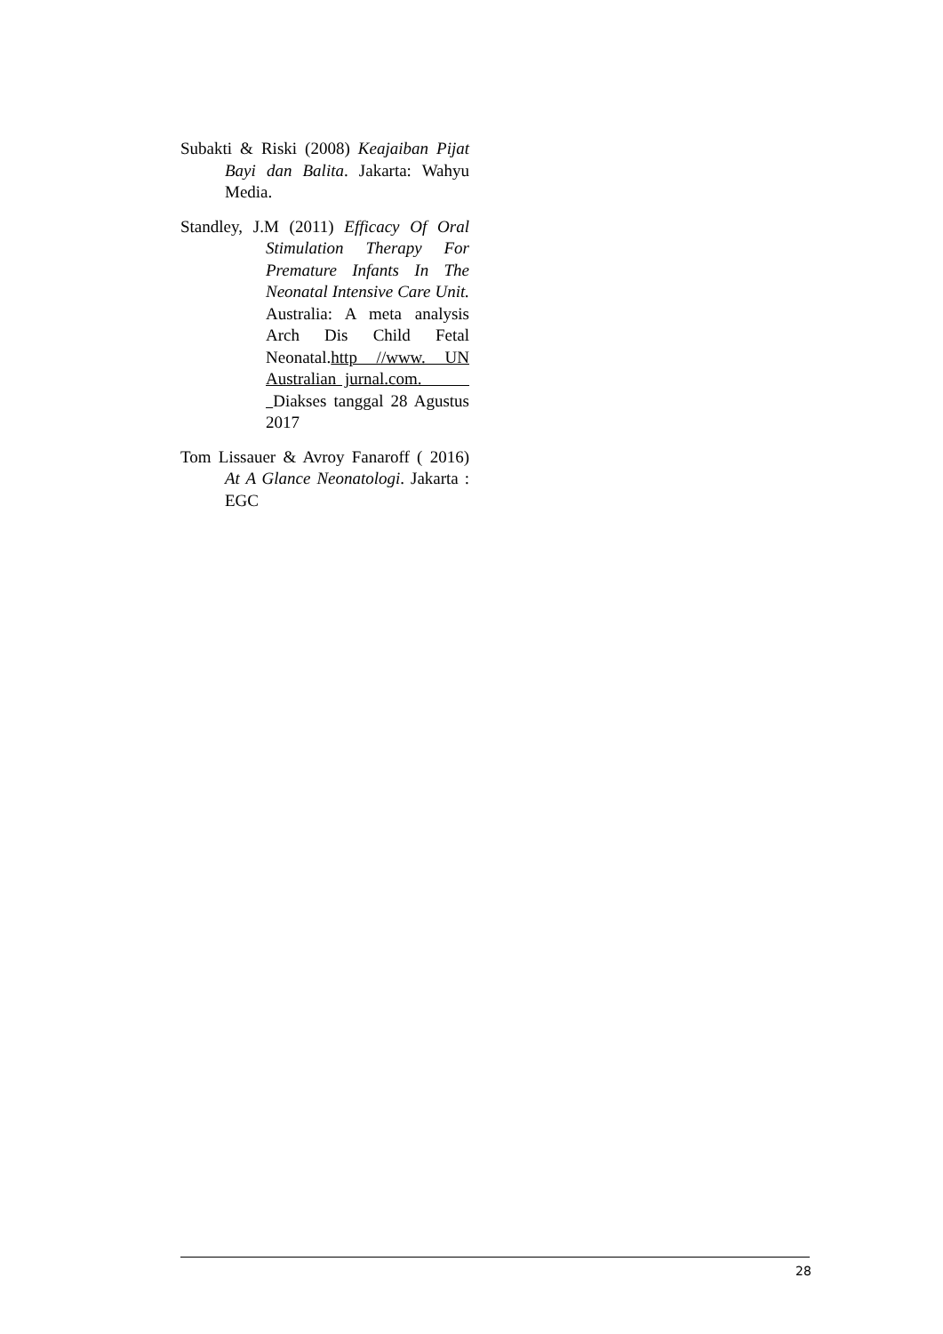Subakti & Riski (2008) Keajaiban Pijat Bayi dan Balita. Jakarta: Wahyu Media.
Standley, J.M (2011) Efficacy Of Oral Stimulation Therapy For Premature Infants In The Neonatal Intensive Care Unit. Australia: A meta analysis Arch Dis Child Fetal Neonatal.http //www. UN Australian jurnal.com. Diakses tanggal 28 Agustus 2017
Tom Lissauer & Avroy Fanaroff ( 2016) At A Glance Neonatologi. Jakarta : EGC
28